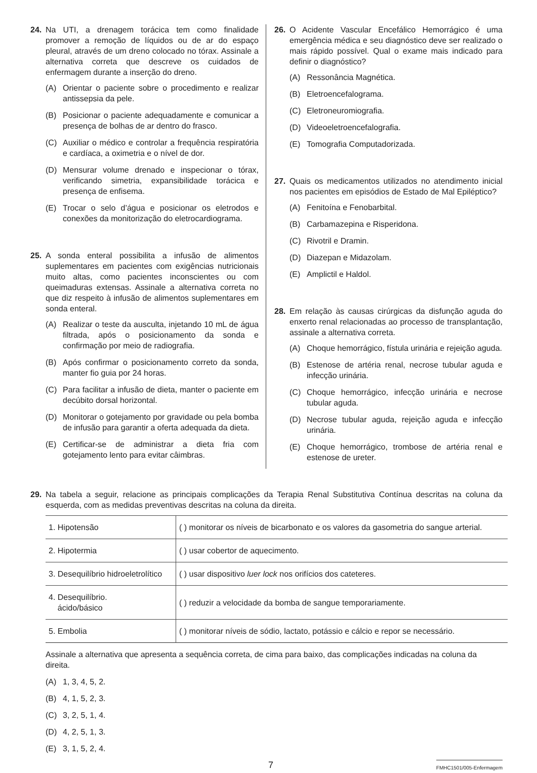24. Na UTI, a drenagem torácica tem como finalidade promover a remoção de líquidos ou de ar do espaço pleural, através de um dreno colocado no tórax. Assinale a alternativa correta que descreve os cuidados de enfermagem durante a inserção do dreno.
(A) Orientar o paciente sobre o procedimento e realizar antissepsia da pele.
(B) Posicionar o paciente adequadamente e comunicar a presença de bolhas de ar dentro do frasco.
(C) Auxiliar o médico e controlar a frequência respiratória e cardíaca, a oximetria e o nível de dor.
(D) Mensurar volume drenado e inspecionar o tórax, verificando simetria, expansibilidade torácica e presença de enfisema.
(E) Trocar o selo d’água e posicionar os eletrodos e conexões da monitorização do eletrocardiograma.
25. A sonda enteral possibilita a infusão de alimentos suplementares em pacientes com exigências nutricionais muito altas, como pacientes inconscientes ou com queimaduras extensas. Assinale a alternativa correta no que diz respeito à infusão de alimentos suplementares em sonda enteral.
(A) Realizar o teste da ausculta, injetando 10 mL de água filtrada, após o posicionamento da sonda e confirmação por meio de radiografia.
(B) Após confirmar o posicionamento correto da sonda, manter fio guia por 24 horas.
(C) Para facilitar a infusão de dieta, manter o paciente em decúbito dorsal horizontal.
(D) Monitorar o gotejamento por gravidade ou pela bomba de infusão para garantir a oferta adequada da dieta.
(E) Certificar-se de administrar a dieta fria com gotejamento lento para evitar câimbras.
26. O Acidente Vascular Encefálico Hemorrágico é uma emergência médica e seu diagnóstico deve ser realizado o mais rápido possível. Qual o exame mais indicado para definir o diagnóstico?
(A) Ressonância Magnética.
(B) Eletroencefalograma.
(C) Eletroneuromiografia.
(D) Videoeletroencefalografia.
(E) Tomografia Computadorizada.
27. Quais os medicamentos utilizados no atendimento inicial nos pacientes em episódios de Estado de Mal Epiléptico?
(A) Fenitoína e Fenobarbital.
(B) Carbamazepina e Risperidona.
(C) Rivotril e Dramin.
(D) Diazepan e Midazolam.
(E) Amplictil e Haldol.
28. Em relação às causas cirúrgicas da disfunção aguda do enxerto renal relacionadas ao processo de transplantação, assinale a alternativa correta.
(A) Choque hemorrágico, fístula urinária e rejeição aguda.
(B) Estenose de artéria renal, necrose tubular aguda e infecção urinária.
(C) Choque hemorrágico, infecção urinária e necrose tubular aguda.
(D) Necrose tubular aguda, rejeição aguda e infecção urinária.
(E) Choque hemorrágico, trombose de artéria renal e estenose de ureter.
29. Na tabela a seguir, relacione as principais complicações da Terapia Renal Substitutiva Contínua descritas na coluna da esquerda, com as medidas preventivas descritas na coluna da direita.
| 1. Hipotensão | ( ) monitorar os níveis de bicarbonato e os valores da gasometria do sangue arterial. |
| 2. Hipotermia | ( ) usar cobertor de aquecimento. |
| 3. Desequilíbrio hidroeletrolítico | ( ) usar dispositivo luer lock nos orifícios dos cateteres. |
| 4. Desequilíbrio. ácido/básico | ( ) reduzir a velocidade da bomba de sangue temporariamente. |
| 5. Embolia | ( ) monitorar níveis de sódio, lactato, potássio e cálcio e repor se necessário. |
Assinale a alternativa que apresenta a sequência correta, de cima para baixo, das complicações indicadas na coluna da direita.
(A) 1, 3, 4, 5, 2.
(B) 4, 1, 5, 2, 3.
(C) 3, 2, 5, 1, 4.
(D) 4, 2, 5, 1, 3.
(E) 3, 1, 5, 2, 4.
7 FMHC1501/005-Enfermagem